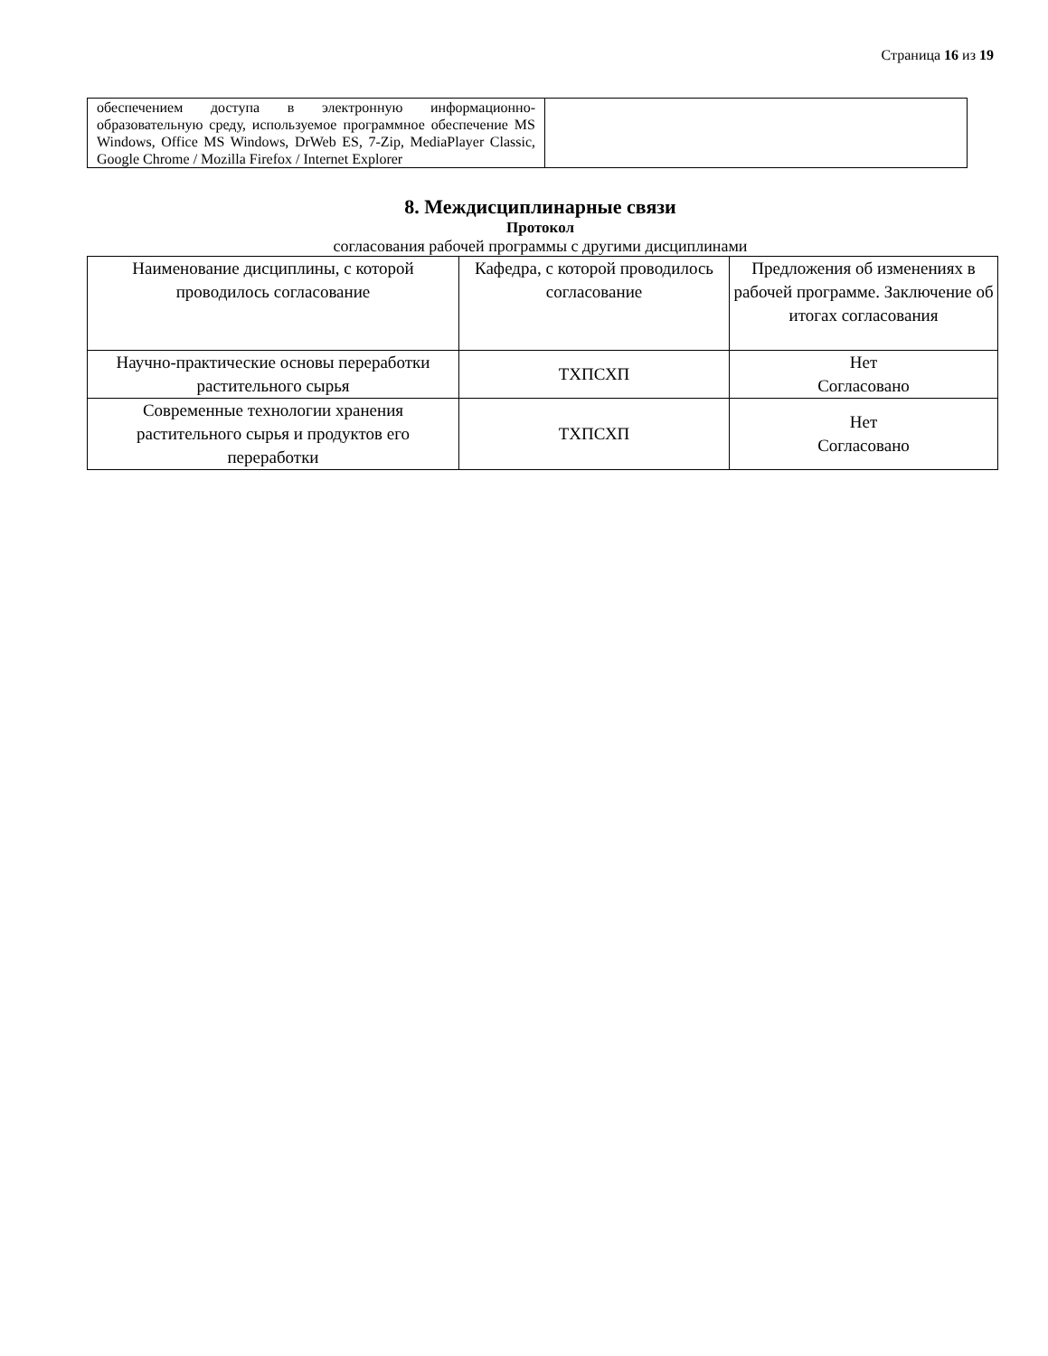Страница 16 из 19
| обеспечением доступа в электронную информационно-образовательную среду, используемое программное обеспечение MS Windows, Office MS Windows, DrWeb ES, 7-Zip, MediaPlayer Classic, Google Chrome / Mozilla Firefox / Internet Explorer | |
8. Междисциплинарные связи
Протокол
согласования рабочей программы с другими дисциплинами
| Наименование дисциплины, с которой проводилось согласование | Кафедра, с которой проводилось согласование | Предложения об изменениях в рабочей программе. Заключение об итогах согласования |
| --- | --- | --- |
| Научно-практические основы переработки растительного сырья | ТХПСХП | Нет Согласовано |
| Современные технологии хранения растительного сырья и продуктов его переработки | ТХПСХП | Нет Согласовано |